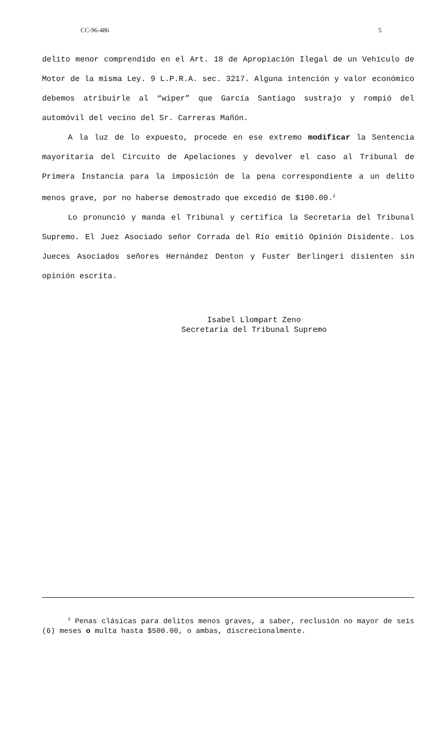CC-96-486 5
delito menor comprendido en el Art. 18 de Apropiación Ilegal de un Vehículo de Motor de la misma Ley. 9 L.P.R.A. sec. 3217. Alguna intención y valor económico debemos atribuirle al “wiper” que García Santiago sustrajo y rompió del automóvil del vecino del Sr. Carreras Mañón.
A la luz de lo expuesto, procede en ese extremo modificar la Sentencia mayoritaria del Circuito de Apelaciones y devolver el caso al Tribunal de Primera Instancia para la imposición de la pena correspondiente a un delito menos grave, por no haberse demostrado que excedió de $100.00.<sup>2</sup>
Lo pronunció y manda el Tribunal y certifica la Secretaria del Tribunal Supremo. El Juez Asociado señor Corrada del Río emitió Opinión Disidente. Los Jueces Asociados señores Hernández Denton y Fuster Berlingeri disienten sin opinión escrita.
Isabel Llompart Zeno
Secretaria del Tribunal Supremo
<sup>2</sup> Penas clásicas para delitos menos graves, a saber, reclusión no mayor de seis (6) meses o multa hasta $500.00, o ambas, discrecionalmente.